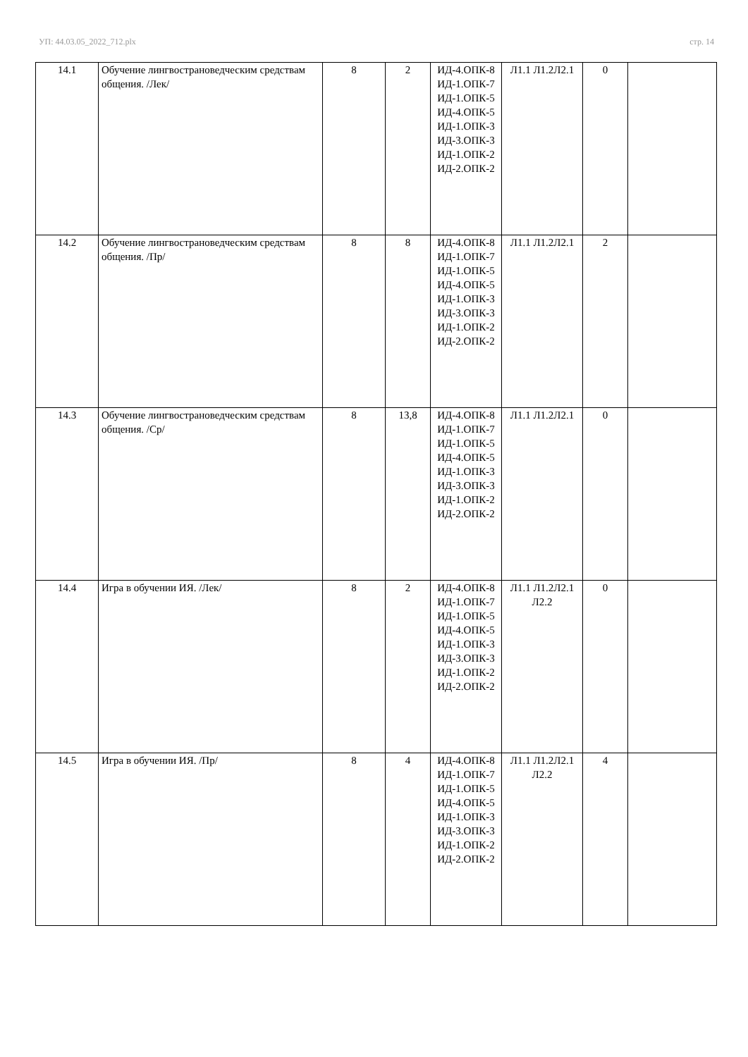УП: 44.03.05_2022_712.plx стр. 14
| 14.1 | Обучение лингвострановедческим средствам общения. /Лек/ | 8 | 2 | ИД-4.ОПК-8 ИД-1.ОПК-7 ИД-1.ОПК-5 ИД-4.ОПК-5 ИД-1.ОПК-3 ИД-3.ОПК-3 ИД-1.ОПК-2 ИД-2.ОПК-2 | Л1.1 Л1.2Л2.1 | 0 | |
| 14.2 | Обучение лингвострановедческим средствам общения. /Пр/ | 8 | 8 | ИД-4.ОПК-8 ИД-1.ОПК-7 ИД-1.ОПК-5 ИД-4.ОПК-5 ИД-1.ОПК-3 ИД-3.ОПК-3 ИД-1.ОПК-2 ИД-2.ОПК-2 | Л1.1 Л1.2Л2.1 | 2 | |
| 14.3 | Обучение лингвострановедческим средствам общения. /Ср/ | 8 | 13,8 | ИД-4.ОПК-8 ИД-1.ОПК-7 ИД-1.ОПК-5 ИД-4.ОПК-5 ИД-1.ОПК-3 ИД-3.ОПК-3 ИД-1.ОПК-2 ИД-2.ОПК-2 | Л1.1 Л1.2Л2.1 | 0 | |
| 14.4 | Игра в обучении ИЯ. /Лек/ | 8 | 2 | ИД-4.ОПК-8 ИД-1.ОПК-7 ИД-1.ОПК-5 ИД-4.ОПК-5 ИД-1.ОПК-3 ИД-3.ОПК-3 ИД-1.ОПК-2 ИД-2.ОПК-2 | Л1.1 Л1.2Л2.1 Л2.2 | 0 | |
| 14.5 | Игра в обучении ИЯ. /Пр/ | 8 | 4 | ИД-4.ОПК-8 ИД-1.ОПК-7 ИД-1.ОПК-5 ИД-4.ОПК-5 ИД-1.ОПК-3 ИД-3.ОПК-3 ИД-1.ОПК-2 ИД-2.ОПК-2 | Л1.1 Л1.2Л2.1 Л2.2 | 4 | |